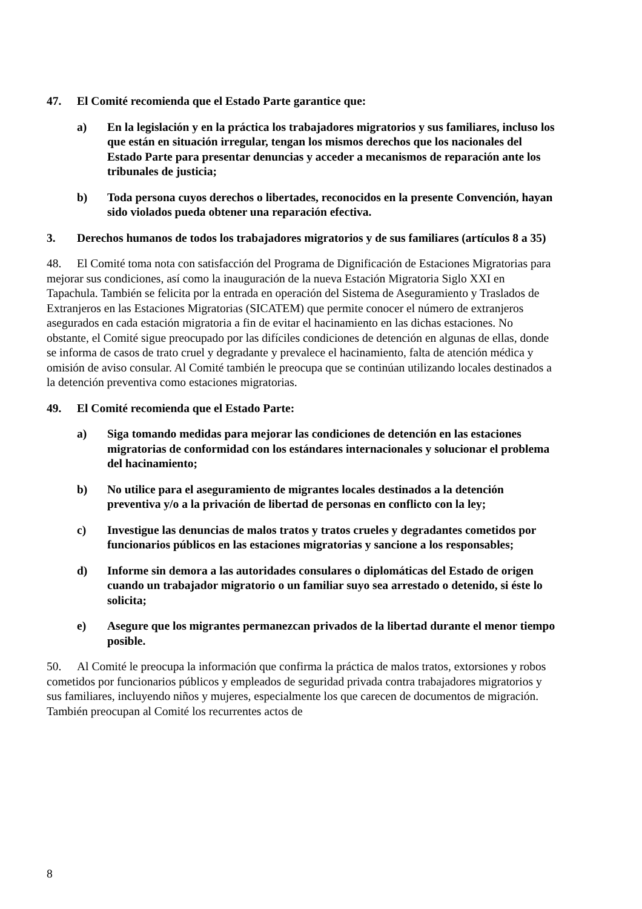47. El Comité recomienda que el Estado Parte garantice que:
a) En la legislación y en la práctica los trabajadores migratorios y sus familiares, incluso los que están en situación irregular, tengan los mismos derechos que los nacionales del Estado Parte para presentar denuncias y acceder a mecanismos de reparación ante los tribunales de justicia;
b) Toda persona cuyos derechos o libertades, reconocidos en la presente Convención, hayan sido violados pueda obtener una reparación efectiva.
3. Derechos humanos de todos los trabajadores migratorios y de sus familiares (artículos 8 a 35)
48. El Comité toma nota con satisfacción del Programa de Dignificación de Estaciones Migratorias para mejorar sus condiciones, así como la inauguración de la nueva Estación Migratoria Siglo XXI en Tapachula. También se felicita por la entrada en operación del Sistema de Aseguramiento y Traslados de Extranjeros en las Estaciones Migratorias (SICATEM) que permite conocer el número de extranjeros asegurados en cada estación migratoria a fin de evitar el hacinamiento en las dichas estaciones. No obstante, el Comité sigue preocupado por las difíciles condiciones de detención en algunas de ellas, donde se informa de casos de trato cruel y degradante y prevalece el hacinamiento, falta de atención médica y omisión de aviso consular. Al Comité también le preocupa que se continúan utilizando locales destinados a la detención preventiva como estaciones migratorias.
49. El Comité recomienda que el Estado Parte:
a) Siga tomando medidas para mejorar las condiciones de detención en las estaciones migratorias de conformidad con los estándares internacionales y solucionar el problema del hacinamiento;
b) No utilice para el aseguramiento de migrantes locales destinados a la detención preventiva y/o a la privación de libertad de personas en conflicto con la ley;
c) Investigue las denuncias de malos tratos y tratos crueles y degradantes cometidos por funcionarios públicos en las estaciones migratorias y sancione a los responsables;
d) Informe sin demora a las autoridades consulares o diplomáticas del Estado de origen cuando un trabajador migratorio o un familiar suyo sea arrestado o detenido, si éste lo solicita;
e) Asegure que los migrantes permanezcan privados de la libertad durante el menor tiempo posible.
50. Al Comité le preocupa la información que confirma la práctica de malos tratos, extorsiones y robos cometidos por funcionarios públicos y empleados de seguridad privada contra trabajadores migratorios y sus familiares, incluyendo niños y mujeres, especialmente los que carecen de documentos de migración. También preocupan al Comité los recurrentes actos de
8